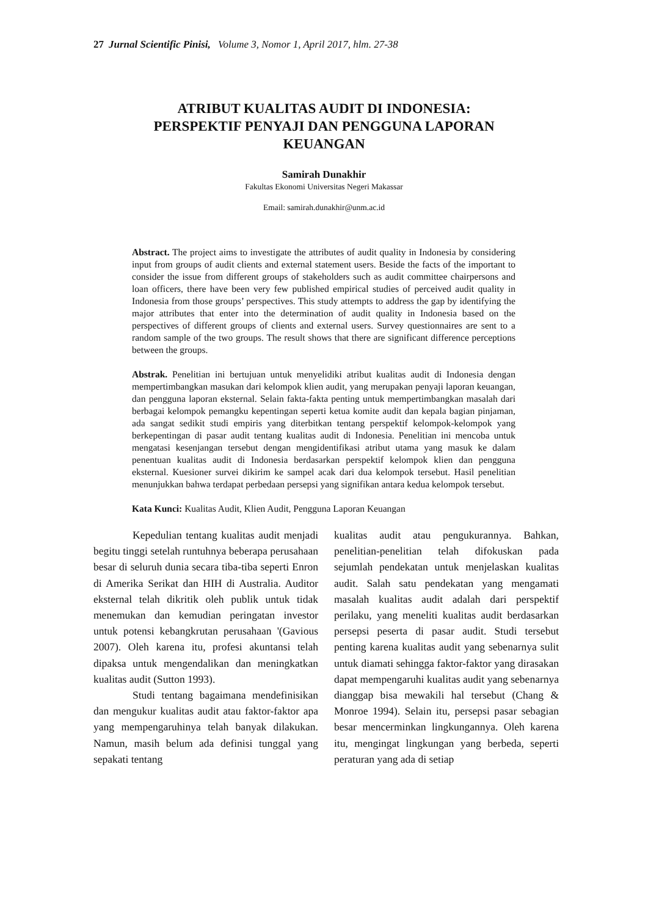27 Jurnal Scientific Pinisi, Volume 3, Nomor 1, April 2017, hlm. 27-38
ATRIBUT KUALITAS AUDIT DI INDONESIA:
PERSPEKTIF PENYAJI DAN PENGGUNA LAPORAN
KEUANGAN
Samirah Dunakhir
Fakultas Ekonomi Universitas Negeri Makassar
Email: samirah.dunakhir@unm.ac.id
Abstract. The project aims to investigate the attributes of audit quality in Indonesia by considering input from groups of audit clients and external statement users. Beside the facts of the important to consider the issue from different groups of stakeholders such as audit committee chairpersons and loan officers, there have been very few published empirical studies of perceived audit quality in Indonesia from those groups’ perspectives. This study attempts to address the gap by identifying the major attributes that enter into the determination of audit quality in Indonesia based on the perspectives of different groups of clients and external users. Survey questionnaires are sent to a random sample of the two groups. The result shows that there are significant difference perceptions between the groups.
Abstrak. Penelitian ini bertujuan untuk menyelidiki atribut kualitas audit di Indonesia dengan mempertimbangkan masukan dari kelompok klien audit, yang merupakan penyaji laporan keuangan, dan pengguna laporan eksternal. Selain fakta-fakta penting untuk mempertimbangkan masalah dari berbagai kelompok pemangku kepentingan seperti ketua komite audit dan kepala bagian pinjaman, ada sangat sedikit studi empiris yang diterbitkan tentang perspektif kelompok-kelompok yang berkepentingan di pasar audit tentang kualitas audit di Indonesia. Penelitian ini mencoba untuk mengatasi kesenjangan tersebut dengan mengidentifikasi atribut utama yang masuk ke dalam penentuan kualitas audit di Indonesia berdasarkan perspektif kelompok klien dan pengguna eksternal. Kuesioner survei dikirim ke sampel acak dari dua kelompok tersebut. Hasil penelitian menunjukkan bahwa terdapat perbedaan persepsi yang signifikan antara kedua kelompok tersebut.
Kata Kunci: Kualitas Audit, Klien Audit, Pengguna Laporan Keuangan
Kepedulian tentang kualitas audit menjadi begitu tinggi setelah runtuhnya beberapa perusahaan besar di seluruh dunia secara tiba-tiba seperti Enron di Amerika Serikat dan HIH di Australia. Auditor eksternal telah dikritik oleh publik untuk tidak menemukan dan kemudian peringatan investor untuk potensi kebangkrutan perusahaan '(Gavious 2007). Oleh karena itu, profesi akuntansi telah dipaksa untuk mengendalikan dan meningkatkan kualitas audit (Sutton 1993).
Studi tentang bagaimana mendefinisikan dan mengukur kualitas audit atau faktor-faktor apa yang mempengaruhinya telah banyak dilakukan. Namun, masih belum ada definisi tunggal yang sepakati tentang
kualitas audit atau pengukurannya. Bahkan, penelitian-penelitian telah difokuskan pada sejumlah pendekatan untuk menjelaskan kualitas audit. Salah satu pendekatan yang mengamati masalah kualitas audit adalah dari perspektif perilaku, yang meneliti kualitas audit berdasarkan persepsi peserta di pasar audit. Studi tersebut penting karena kualitas audit yang sebenarnya sulit untuk diamati sehingga faktor-faktor yang dirasakan dapat mempengaruhi kualitas audit yang sebenarnya dianggap bisa mewakili hal tersebut (Chang & Monroe 1994). Selain itu, persepsi pasar sebagian besar mencerminkan lingkungannya. Oleh karena itu, mengingat lingkungan yang berbeda, seperti peraturan yang ada di setiap